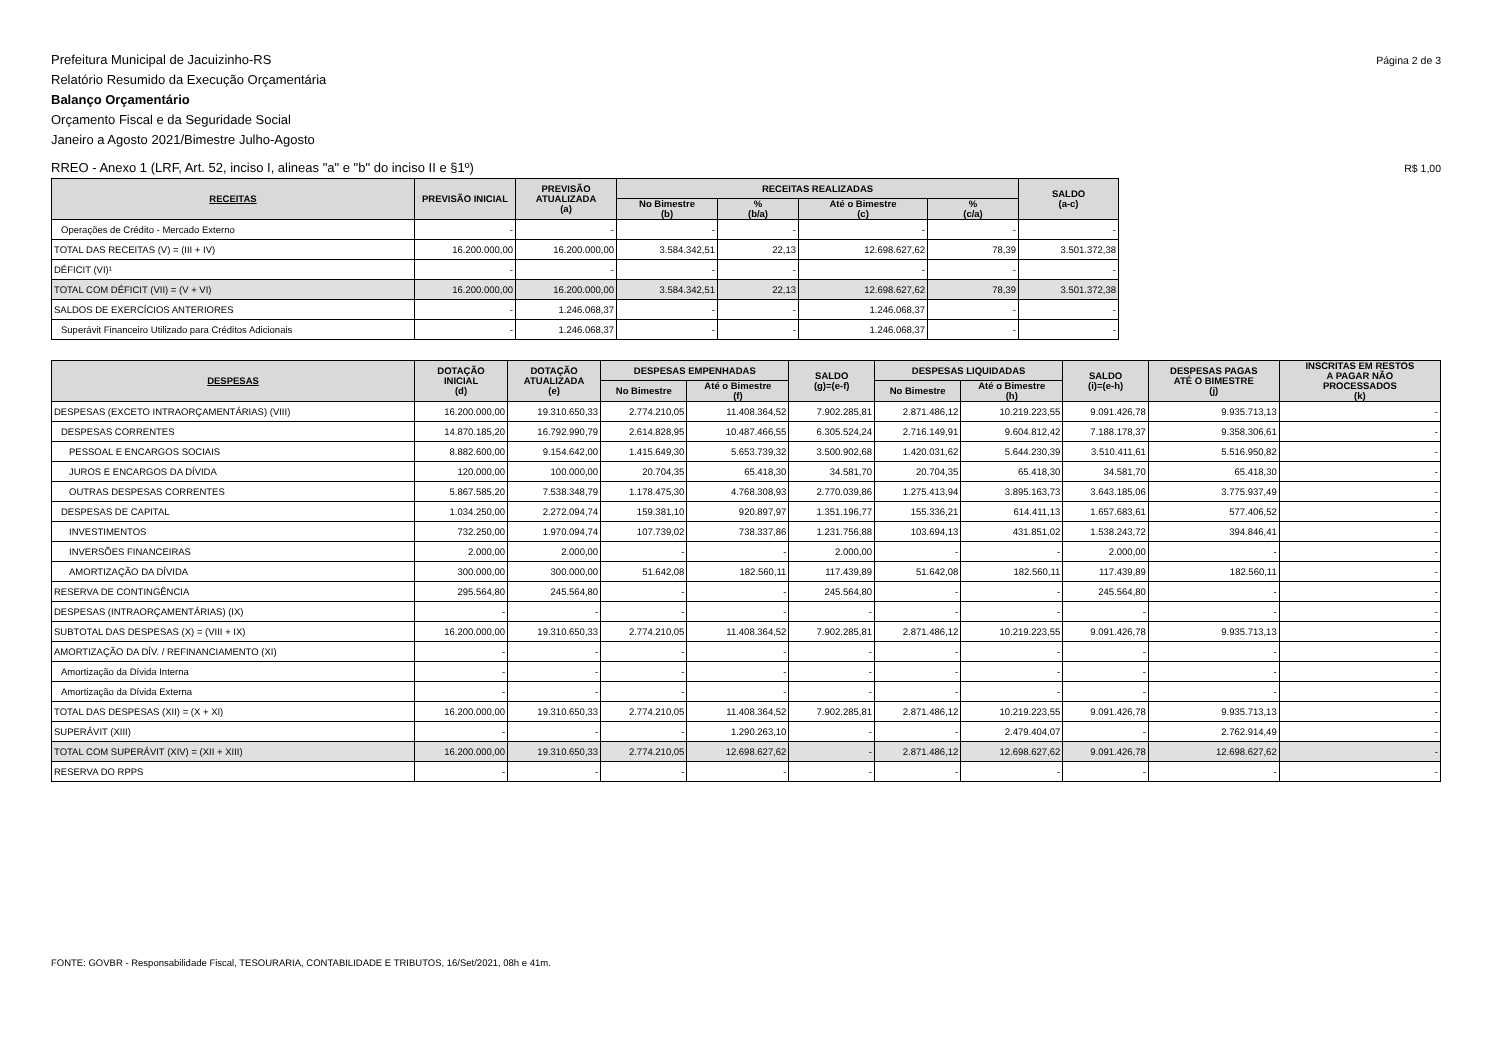Prefeitura Municipal de Jacuizinho-RS
Relatório Resumido da Execução Orçamentária
Balanço Orçamentário
Orçamento Fiscal e da Seguridade Social
Janeiro a Agosto 2021/Bimestre Julho-Agosto
Página 2 de 3
RREO - Anexo 1 (LRF, Art. 52, inciso I, alineas "a" e "b" do inciso II e §1º)
R$ 1,00
| RECEITAS | PREVISÃO INICIAL | PREVISÃO ATUALIZADA (a) | RECEITAS REALIZADAS | | | | SALDO (a-c) |
| --- | --- | --- | --- | --- | --- | --- | --- |
| | | | No Bimestre (b) | % (b/a) | Até o Bimestre (c) | % (c/a) | |
| Operações de Crédito - Mercado Externo | - | - | - | - | - | - | - |
| TOTAL DAS RECEITAS (V) = (III + IV) | 16.200.000,00 | 16.200.000,00 | 3.584.342,51 | 22,13 | 12.698.627,62 | 78,39 | 3.501.372,38 |
| DÉFICIT (VI)¹ | - | - | - | - | - | - | - |
| TOTAL COM DÉFICIT (VII) = (V + VI) | 16.200.000,00 | 16.200.000,00 | 3.584.342,51 | 22,13 | 12.698.627,62 | 78,39 | 3.501.372,38 |
| SALDOS DE EXERCÍCIOS ANTERIORES | - | 1.246.068,37 | - | - | 1.246.068,37 | - | - |
| Superávit Financeiro Utilizado para Créditos Adicionais | - | 1.246.068,37 | - | - | 1.246.068,37 | - | - |
| DESPESAS | DOTAÇÃO INICIAL (d) | DOTAÇÃO ATUALIZADA (e) | DESPESAS EMPENHADAS | | SALDO (g)=(e-f) | DESPESAS LIQUIDADAS | | SALDO (i)=(e-h) | DESPESAS PAGAS ATÉ O BIMESTRE (j) | INSCRITAS EM RESTOS A PAGAR NÃO PROCESSADOS (k) |
| --- | --- | --- | --- | --- | --- | --- | --- | --- | --- | --- |
| | | | No Bimestre | Até o Bimestre (f) | | No Bimestre | Até o Bimestre (h) | | | |
| DESPESAS (EXCETO INTRAORÇAMENTÁRIAS) (VIII) | 16.200.000,00 | 19.310.650,33 | 2.774.210,05 | 11.408.364,52 | 7.902.285,81 | 2.871.486,12 | 10.219.223,55 | 9.091.426,78 | 9.935.713,13 | - |
| DESPESAS CORRENTES | 14.870.185,20 | 16.792.990,79 | 2.614.828,95 | 10.487.466,55 | 6.305.524,24 | 2.716.149,91 | 9.604.812,42 | 7.188.178,37 | 9.358.306,61 | - |
| PESSOAL E ENCARGOS SOCIAIS | 8.882.600,00 | 9.154.642,00 | 1.415.649,30 | 5.653.739,32 | 3.500.902,68 | 1.420.031,62 | 5.644.230,39 | 3.510.411,61 | 5.516.950,82 | - |
| JUROS E ENCARGOS DA DÍVIDA | 120.000,00 | 100.000,00 | 20.704,35 | 65.418,30 | 34.581,70 | 20.704,35 | 65.418,30 | 34.581,70 | 65.418,30 | - |
| OUTRAS DESPESAS CORRENTES | 5.867.585,20 | 7.538.348,79 | 1.178.475,30 | 4.768.308,93 | 2.770.039,86 | 1.275.413,94 | 3.895.163,73 | 3.643.185,06 | 3.775.937,49 | - |
| DESPESAS DE CAPITAL | 1.034.250,00 | 2.272.094,74 | 159.381,10 | 920.897,97 | 1.351.196,77 | 155.336,21 | 614.411,13 | 1.657.683,61 | 577.406,52 | - |
| INVESTIMENTOS | 732.250,00 | 1.970.094,74 | 107.739,02 | 738.337,86 | 1.231.756,88 | 103.694,13 | 431.851,02 | 1.538.243,72 | 394.846,41 | - |
| INVERSÕES FINANCEIRAS | 2.000,00 | 2.000,00 | - | - | 2.000,00 | - | - | 2.000,00 | - | - |
| AMORTIZAÇÃO DA DÍVIDA | 300.000,00 | 300.000,00 | 51.642,08 | 182.560,11 | 117.439,89 | 51.642,08 | 182.560,11 | 117.439,89 | 182.560,11 | - |
| RESERVA DE CONTINGÊNCIA | 295.564,80 | 245.564,80 | - | - | 245.564,80 | - | - | 245.564,80 | - | - |
| DESPESAS (INTRAORÇAMENTÁRIAS) (IX) | - | - | - | - | - | - | - | - | - | - |
| SUBTOTAL DAS DESPESAS (X) = (VIII + IX) | 16.200.000,00 | 19.310.650,33 | 2.774.210,05 | 11.408.364,52 | 7.902.285,81 | 2.871.486,12 | 10.219.223,55 | 9.091.426,78 | 9.935.713,13 | - |
| AMORTIZAÇÃO DA DÍV. / REFINANCIAMENTO (XI) | - | - | - | - | - | - | - | - | - | - |
| Amortização da Dívida Interna | - | - | - | - | - | - | - | - | - | - |
| Amortização da Dívida Externa | - | - | - | - | - | - | - | - | - | - |
| TOTAL DAS DESPESAS (XII) = (X + XI) | 16.200.000,00 | 19.310.650,33 | 2.774.210,05 | 11.408.364,52 | 7.902.285,81 | 2.871.486,12 | 10.219.223,55 | 9.091.426,78 | 9.935.713,13 | - |
| SUPERÁVIT (XIII) | - | - | - | 1.290.263,10 | - | - | 2.479.404,07 | - | 2.762.914,49 | - |
| TOTAL COM SUPERÁVIT (XIV) = (XII + XIII) | 16.200.000,00 | 19.310.650,33 | 2.774.210,05 | 12.698.627,62 | - | 2.871.486,12 | 12.698.627,62 | 9.091.426,78 | 12.698.627,62 | - |
| RESERVA DO RPPS | - | - | - | - | - | - | - | - | - | - |
FONTE: GOVBR - Responsabilidade Fiscal, TESOURARIA, CONTABILIDADE E TRIBUTOS, 16/Set/2021, 08h e 41m.